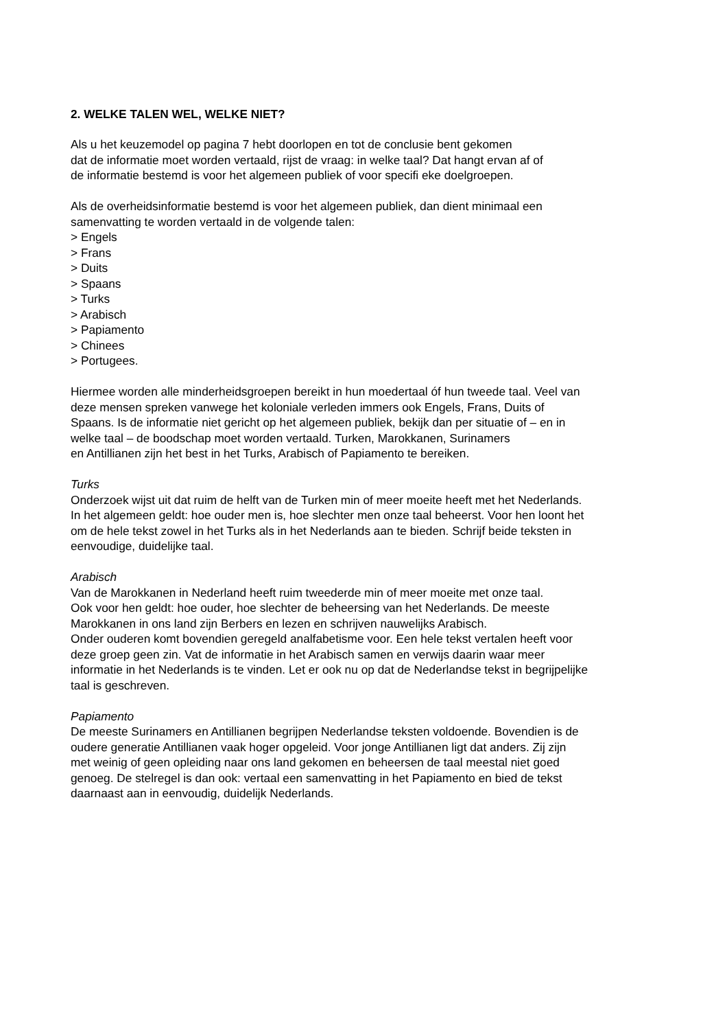2. WELKE TALEN WEL, WELKE NIET?
Als u het keuzemodel op pagina 7 hebt doorlopen en tot de conclusie bent gekomen
dat de informatie moet worden vertaald, rijst de vraag: in welke taal? Dat hangt ervan af of
de informatie bestemd is voor het algemeen publiek of voor specifi eke doelgroepen.
Als de overheidsinformatie bestemd is voor het algemeen publiek, dan dient minimaal een
samenvatting te worden vertaald in de volgende talen:
> Engels
> Frans
> Duits
> Spaans
> Turks
> Arabisch
> Papiamento
> Chinees
> Portugees.
Hiermee worden alle minderheidsgroepen bereikt in hun moedertaal óf hun tweede taal. Veel van
deze mensen spreken vanwege het koloniale verleden immers ook Engels, Frans, Duits of
Spaans. Is de informatie niet gericht op het algemeen publiek, bekijk dan per situatie of – en in
welke taal – de boodschap moet worden vertaald. Turken, Marokkanen, Surinamers
en Antillianen zijn het best in het Turks, Arabisch of Papiamento te bereiken.
Turks
Onderzoek wijst uit dat ruim de helft van de Turken min of meer moeite heeft met het Nederlands.
In het algemeen geldt: hoe ouder men is, hoe slechter men onze taal beheerst. Voor hen loont het
om de hele tekst zowel in het Turks als in het Nederlands aan te bieden. Schrijf beide teksten in
eenvoudige, duidelijke taal.
Arabisch
Van de Marokkanen in Nederland heeft ruim tweederde min of meer moeite met onze taal.
Ook voor hen geldt: hoe ouder, hoe slechter de beheersing van het Nederlands. De meeste
Marokkanen in ons land zijn Berbers en lezen en schrijven nauwelijks Arabisch.
Onder ouderen komt bovendien geregeld analfabetisme voor. Een hele tekst vertalen heeft voor
deze groep geen zin. Vat de informatie in het Arabisch samen en verwijs daarin waar meer
informatie in het Nederlands is te vinden. Let er ook nu op dat de Nederlandse tekst in begrijpelijke
taal is geschreven.
Papiamento
De meeste Surinamers en Antillianen begrijpen Nederlandse teksten voldoende. Bovendien is de
oudere generatie Antillianen vaak hoger opgeleid. Voor jonge Antillianen ligt dat anders. Zij zijn
met weinig of geen opleiding naar ons land gekomen en beheersen de taal meestal niet goed
genoeg. De stelregel is dan ook: vertaal een samenvatting in het Papiamento en bied de tekst
daarnaast aan in eenvoudig, duidelijk Nederlands.